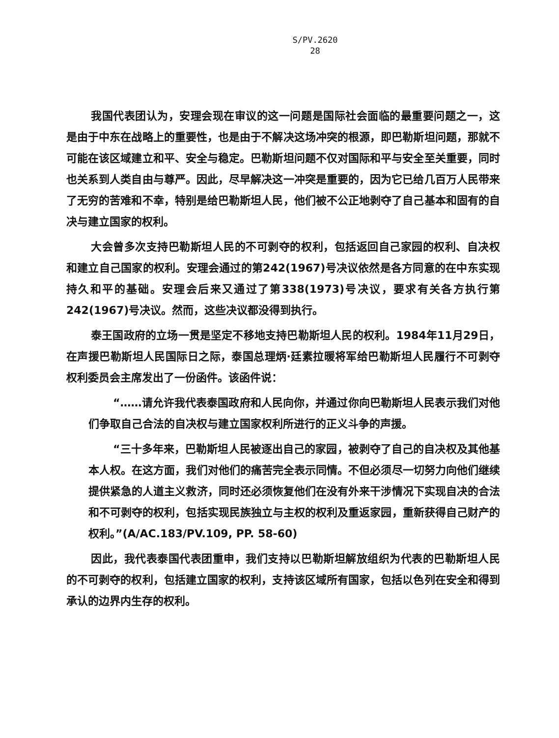S/PV.2620
28
我国代表团认为，安理会现在审议的这一问题是国际社会面临的最重要问题之一，这是由于中东在战略上的重要性，也是由于不解决这场冲突的根源，即巴勒斯坦问题，那就不可能在该区域建立和平、安全与稳定。巴勒斯坦问题不仅对国际和平与安全至关重要，同时也关系到人类自由与尊严。因此，尽早解决这一冲突是重要的，因为它已给几百万人民带来了无穷的苦难和不幸，特别是给巴勒斯坦人民，他们被不公正地剥夺了自己基本和固有的自决与建立国家的权利。
大会曾多次支持巴勒斯坦人民的不可剥夺的权利，包括返回自己家园的权利、自决权和建立自己国家的权利。安理会通过的第242(1967)号决议依然是各方同意的在中东实现持久和平的基础。安理会后来又通过了第338(1973)号决议，要求有关各方执行第242(1967)号决议。然而，这些决议都没得到执行。
泰王国政府的立场一贯是坚定不移地支持巴勒斯坦人民的权利。1984年11月29日，在声援巴勒斯坦人民国际日之际，泰国总理炳·廷素拉暖将军给巴勒斯坦人民履行不可剥夺权利委员会主席发出了一份函件。该函件说：
“……请允许我代表泰国政府和人民向你，并通过你向巴勒斯坦人民表示我们对他们争取自己合法的自决权与建立国家权利所进行的正义斗争的声援。
“三十多年来，巴勒斯坦人民被逐出自己的家园，被剥夺了自己的自决权及其他基本人权。在这方面，我们对他们的痛苦完全表示同情。不但必须尽一切努力向他们继续提供紧急的人道主义救济，同时还必须恢复他们在没有外来干涉情况下实现自决的合法和不可剥夺的权利，包括实现民族独立与主权的权利及重返家园，重新获得自己财产的权利。”(A/AC.183/PV.109, PP. 58-60)
因此，我代表泰国代表团重申，我们支持以巴勒斯坦解放组织为代表的巴勒斯坦人民的不可剥夺的权利，包括建立国家的权利，支持该区域所有国家，包括以色列在安全和得到承认的边界内生存的权利。